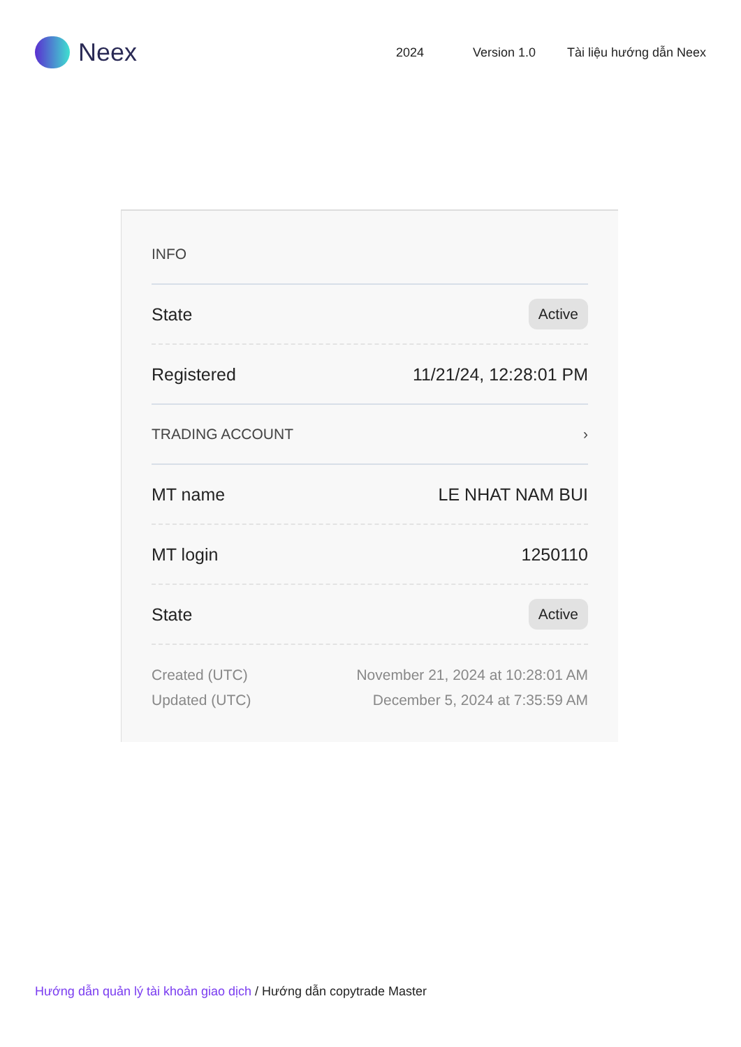Neex
2024 Version 1.0 Tài liệu hướng dẫn Neex
INFO
State Active
Registered 11/21/24, 12:28:01 PM
TRADING ACCOUNT ›
MT name LE NHAT NAM BUI
MT login 1250110
State Active
Created (UTC)
Updated (UTC)
November 21, 2024 at 10:28:01 AM
December 5, 2024 at 7:35:59 AM
Hướng dẫn quản lý tài khoản giao dịch / Hướng dẫn copytrade Master